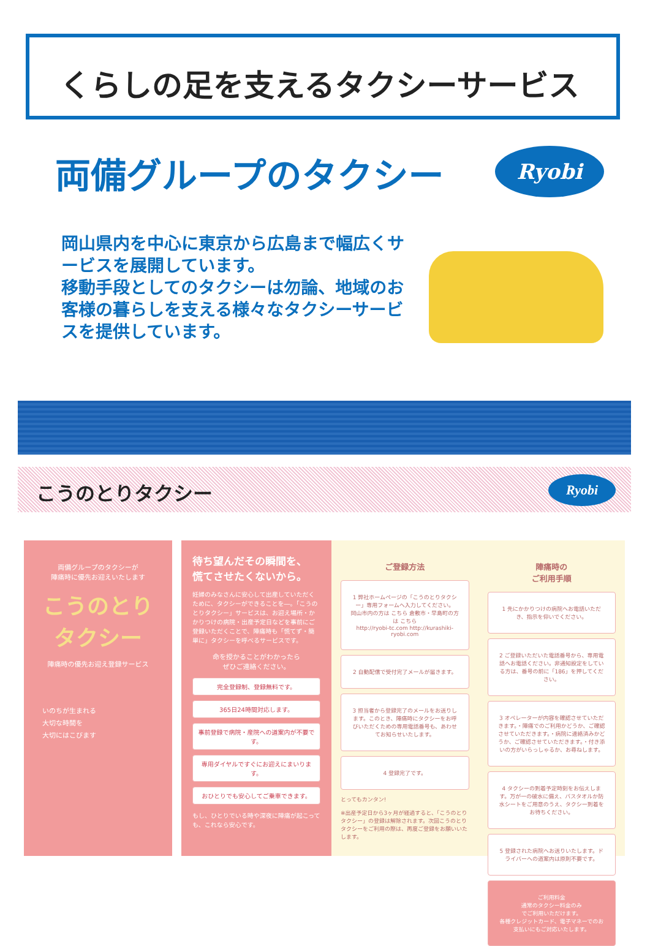くらしの足を支えるタクシーサービス
両備グループのタクシー Ryobi
岡山県内を中心に東京から広島まで幅広くサービスを展開しています。
移動手段としてのタクシーは勿論、地域のお客様の暮らしを支える様々なタクシーサービスを提供しています。
こうのとりタクシー
Ryobi
両備グループのタクシーが
陣痛時に優先お迎えいたします
こうのとり
タクシー
陣痛時の優先お迎え登録サービス
いのちが生まれる
大切な時間を
大切にはこびます
待ち望んだその瞬間を、
慌てさせたくないから。
妊婦のみなさんに安心して出産していただくために、タクシーができることを―。「こうのとりタクシー」サービスは、お迎え場所・かかりつけの病院・出産予定日などを事前にご登録いただくことで、陣痛時も「慌てず・簡単に」タクシーを呼べるサービスです。
命を授かることがわかったら
ぜひご連絡ください。
完全登録制、登録無料です。
365日24時間対応します。
事前登録で病院・産院への道案内が不要です。
専用ダイヤルですぐにお迎えにまいります。
おひとりでも安心してご乗車できます。
もし、ひとりでいる時や深夜に陣痛が起こっても、これなら安心です。
ご登録方法
1 弊社ホームページの「こうのとりタクシー」専用フォームへ入力してください。
岡山市内の方は こちら 倉敷市・早島町の方は こちら
http://ryobi-tc.com http://kurashiki-ryobi.com
2 自動配信で受付完了メールが届きます。
3 担当者から登録完了のメールをお送りします。このとき、陣痛時にタクシーをお呼びいただくための専用電話番号も、あわせてお知らせいたします。
4 登録完了です。
とってもカンタン!
※出産予定日から3ヶ月が経過すると、「こうのとりタクシー」の登録は解除されます。次回こうのとりタクシーをご利用の際は、再度ご登録をお願いいたします。
陣痛時の
ご利用手順
1 先にかかりつけの病院へお電話いただき、指示を仰いでください。
2 ご登録いただいた電話番号から、専用電話へお電話ください。非通知設定をしている方は、番号の前に「186」を押してください。
3 オペレーターが内容を確認させていただきます。・陣痛でのご利用かどうか、ご確認させていただきます。・病院に連絡済みかどうか、ご確認させていただきます。・付き添いの方がいらっしゃるか、お尋ねします。
4 タクシーの到着予定時刻をお伝えします。万が一の破水に備え、バスタオルか防水シートをご用意のうえ、タクシー到着をお待ちください。
5 登録された病院へお送りいたします。ドライバーへの道案内は原則不要です。
ご利用料金
通常のタクシー料金のみ
でご利用いただけます。
各種クレジットカード、電子マネーでのお支払いにもご対応いたします。